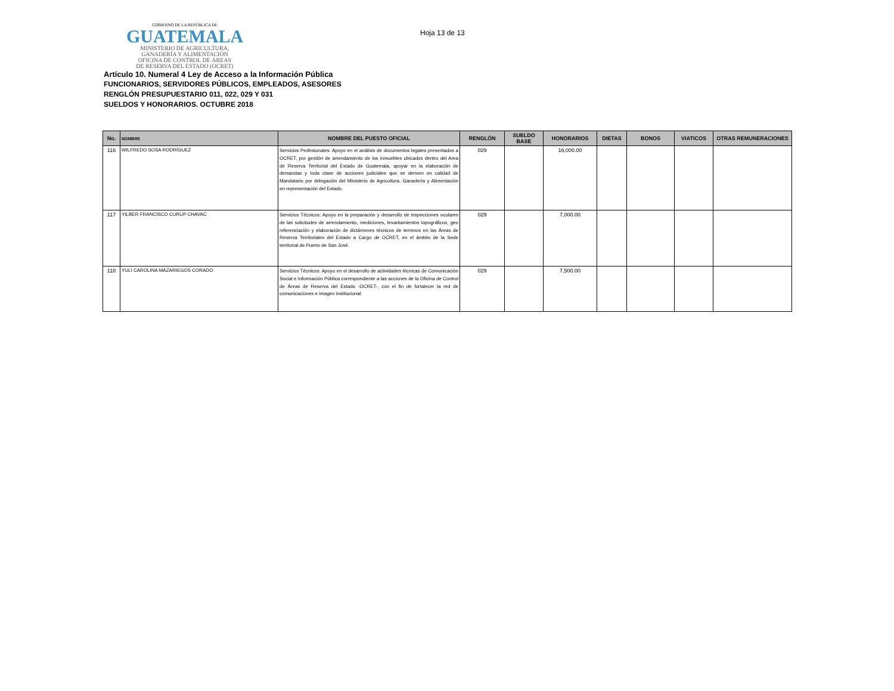GOBIERNO DE LA REPÚBLICA DE
GUATEMALA
MINISTERIO DE AGRICULTURA,
GANADERÍA Y ALIMENTACIÓN
OFICINA DE CONTROL DE ÁREAS
DE RESERVA DEL ESTADO (OCRET)
Hoja 13 de 13
Artículo 10. Numeral 4 Ley de Acceso a la Información Pública
FUNCIONARIOS, SERVIDORES PÚBLICOS, EMPLEADOS, ASESORES
RENGLÓN PRESUPUESTARIO 011, 022, 029 Y 031
SUELDOS Y HONORARIOS. OCTUBRE 2018
| No. | NOMBRE | NOMBRE DEL PUESTO OFICIAL | RENGLÓN | SUELDO BASE | HONORARIOS | DIETAS | BONOS | VIATICOS | OTRAS REMUNERACIONES |
| --- | --- | --- | --- | --- | --- | --- | --- | --- | --- |
| 116 | WILFREDO SOSA RODRÍGUEZ | Servicios Profesionales: Apoyo en el análisis de documentos legales presentados a OCRET, por gestión de arrendamiento de los inmuebles ubicados dentro del Area de Reserva Territorial del Estado de Guatemala, apoyar en la elaboración de demandas y toda clase de acciones judiciales que se deriven en calidad de Mandatario por delegación del Ministerio de Agricultura, Ganadería y Alimentación en representación del Estado. | 029 | | 16,000.00 | | | | |
| 117 | YILBER FRANCISCO CURUP CHAVAC | Servicios Técnicos: Apoyo en la preparación y desarrollo de inspecciones oculares de las solicitudes de arrendamiento, mediciones, levantamientos topográficos, geo referenciación y elaboración de dictámenes técnicos de terrenos en las Áreas de Reserva Territoriales del Estado a Cargo de OCRET, en el ámbito de la Sede territorial de Puerto de San José. | 029 | | 7,000.00 | | | | |
| 118 | YULI CAROLINA MAZARIEGOS CORADO | Servicios Técnicos: Apoyo en el desarrollo de actividades técnicas de Comunicación Social e Información Pública correspondiente a las acciones de la Oficina de Control de Áreas de Reserva del Estado -OCRET-, con el fin de fortalecer la red de comunicaciones e imagen institucional. | 029 | | 7,500.00 | | | | |